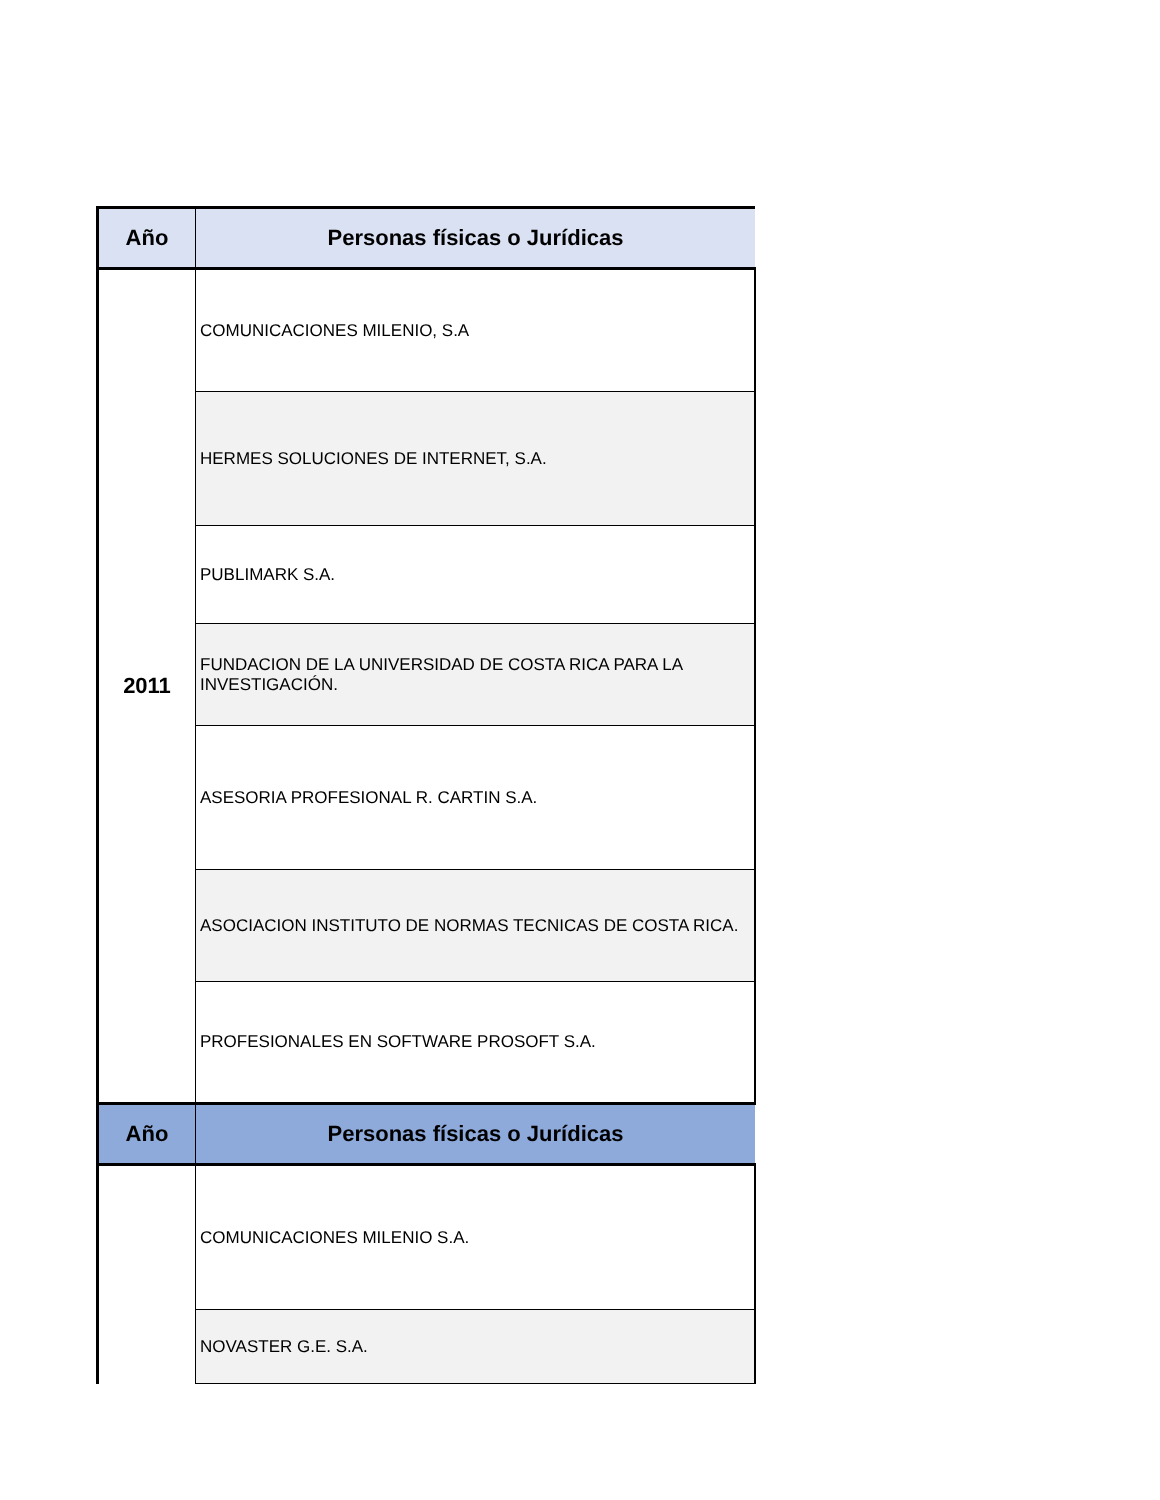| Año | Personas físicas o Jurídicas |
| --- | --- |
| 2011 | COMUNICACIONES MILENIO, S.A |
| | HERMES SOLUCIONES DE INTERNET, S.A. |
| | PUBLIMARK S.A. |
| | FUNDACION DE LA UNIVERSIDAD DE COSTA RICA PARA LA INVESTIGACIÓN. |
| | ASESORIA PROFESIONAL R. CARTIN S.A. |
| | ASOCIACION INSTITUTO DE NORMAS TECNICAS DE COSTA RICA. |
| | PROFESIONALES EN SOFTWARE PROSOFT S.A. |
| Año | Personas físicas o Jurídicas |
| | COMUNICACIONES MILENIO S.A. |
| | NOVASTER G.E. S.A. |